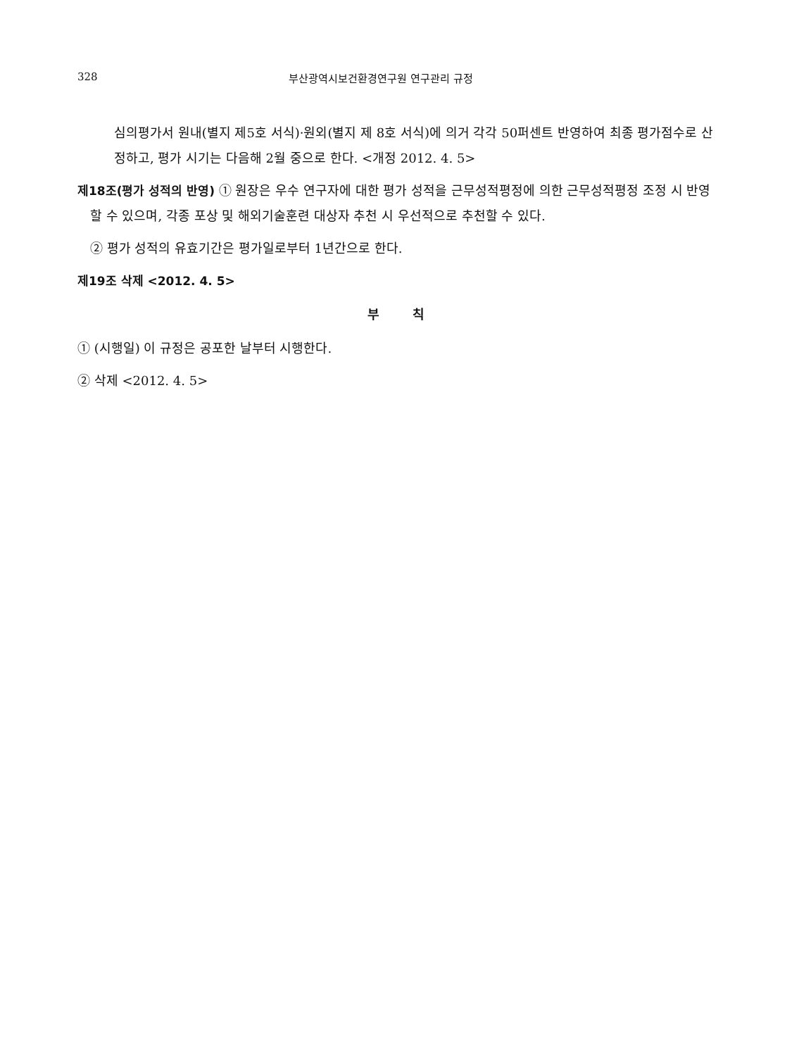328 부산광역시보건환경연구원 연구관리 규정
심의평가서 원내(별지 제5호 서식)·원외(별지 제 8호 서식)에 의거 각각 50퍼센트 반영하여 최종 평가점수로 산정하고, 평가 시기는 다음해 2월 중으로 한다. <개정 2012. 4. 5>
제18조(평가 성적의 반영) ① 원장은 우수 연구자에 대한 평가 성적을 근무성적평정에 의한 근무성적평정 조정 시 반영할 수 있으며, 각종 포상 및 해외기술훈련 대상자 추천 시 우선적으로 추천할 수 있다.
② 평가 성적의 유효기간은 평가일로부터 1년간으로 한다.
제19조 삭제 <2012. 4. 5>
부 칙
① (시행일) 이 규정은 공포한 날부터 시행한다.
② 삭제 <2012. 4. 5>